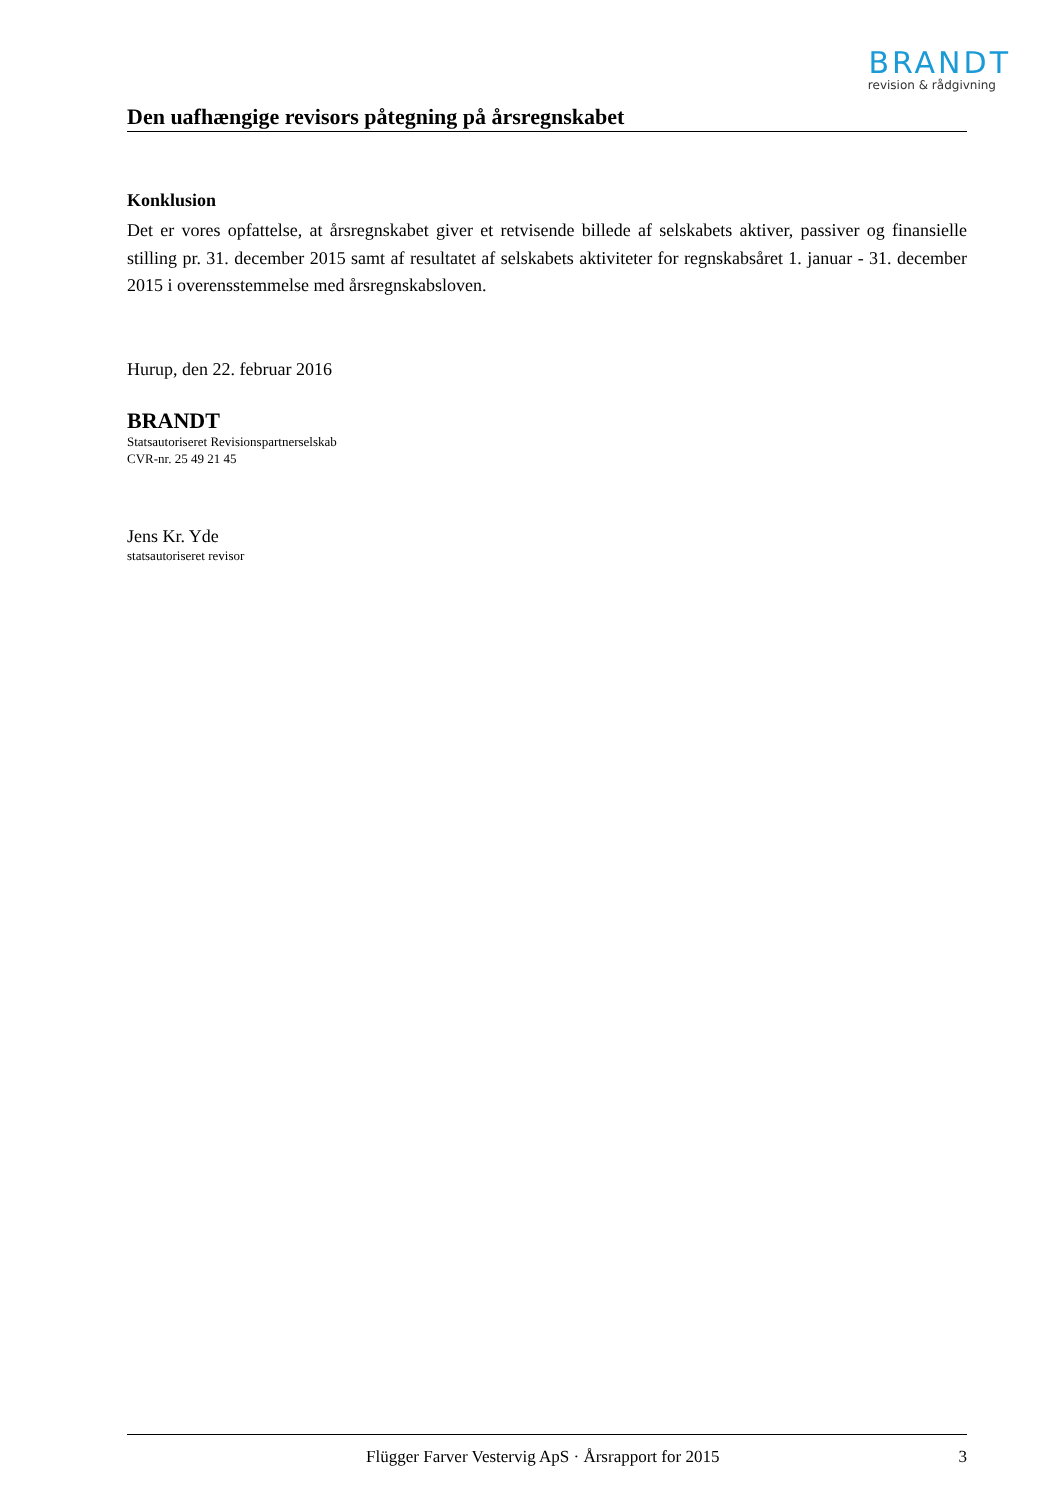BRANDT
revision & rådgivning
Den uafhængige revisors påtegning på årsregnskabet
Konklusion
Det er vores opfattelse, at årsregnskabet giver et retvisende billede af selskabets aktiver, passiver og finansielle stilling pr. 31. december 2015 samt af resultatet af selskabets aktiviteter for regnskabsåret 1. januar - 31. december 2015 i overensstemmelse med årsregnskabsloven.
Hurup, den 22. februar 2016
BRANDT
Statsautoriseret Revisionspartnerselskab
CVR-nr. 25 49 21 45
Jens Kr. Yde
statsautoriseret revisor
Flügger Farver Vestervig ApS · Årsrapport for 2015 3